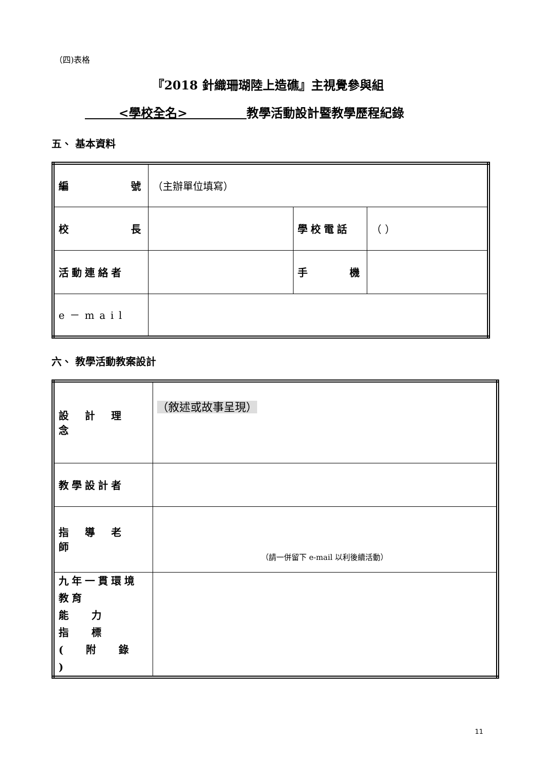（四)表格
『2018 針織珊瑚陸上造礁』主視覺參與組
<學校全名> 教學活動設計暨教學歷程紀錄
五、 基本資料
| 編 號 | （主辦單位填寫） | | |
| 校 長 | | 學校電話 | （ ） |
| 活動連絡者 | | 手 機 | |
| e－mail | | | |
六、 教學活動教案設計
| 設 計 理 念 | （敘述或故事呈現） |
| 教學設計者 | |
| 指 導 老 師 | （請一併留下 e-mail 以利後續活動） |
| 九年一貫環境教育 能 力 指 標 ( 附 錄 ) | |
11